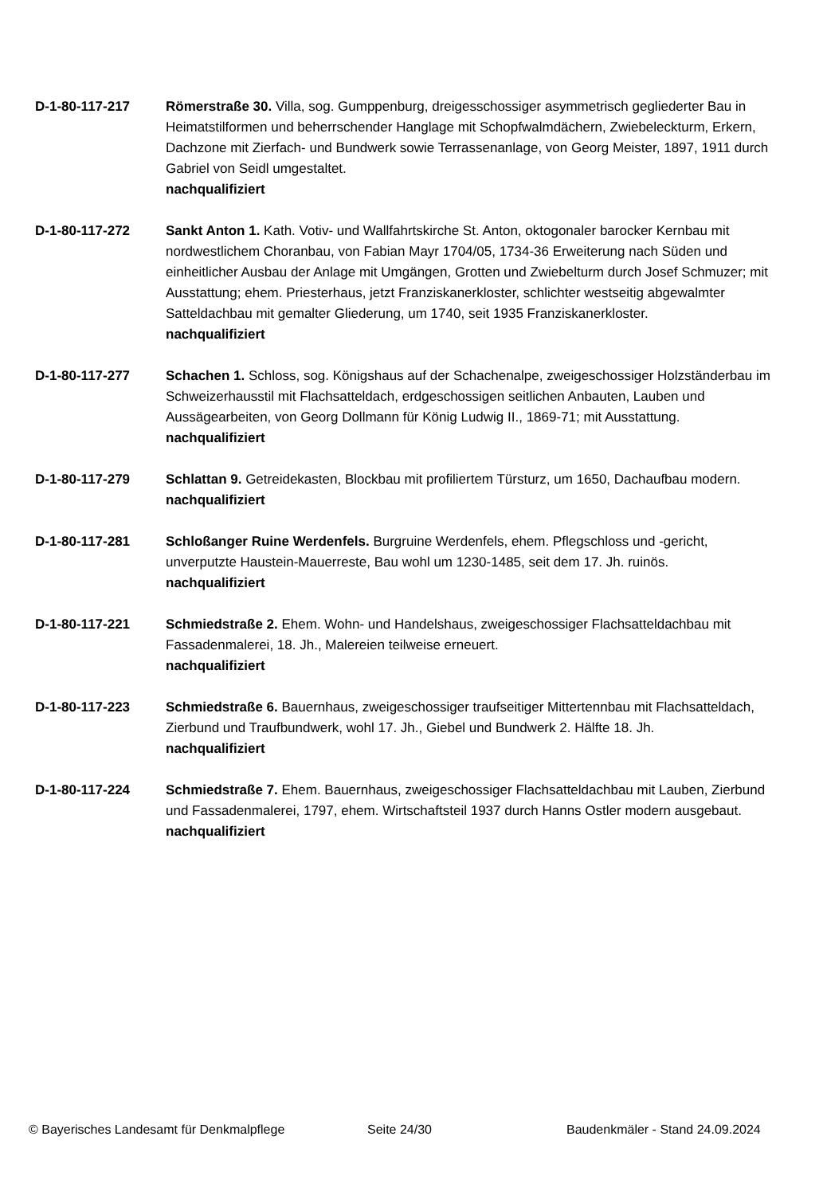D-1-80-117-217 Römerstraße 30. Villa, sog. Gumppenburg, dreigesschossiger asymmetrisch gegliederter Bau in Heimatstilformen und beherrschender Hanglage mit Schopfwalmdächern, Zwiebeleckturm, Erkern, Dachzone mit Zierfach- und Bundwerk sowie Terrassenanlage, von Georg Meister, 1897, 1911 durch Gabriel von Seidl umgestaltet.
nachqualifiziert
D-1-80-117-272 Sankt Anton 1. Kath. Votiv- und Wallfahrtskirche St. Anton, oktogonaler barocker Kernbau mit nordwestlichem Choranbau, von Fabian Mayr 1704/05, 1734-36 Erweiterung nach Süden und einheitlicher Ausbau der Anlage mit Umgängen, Grotten und Zwiebelturm durch Josef Schmuzer; mit Ausstattung; ehem. Priesterhaus, jetzt Franziskanerkloster, schlichter westseitig abgewalmter Satteldachbau mit gemalter Gliederung, um 1740, seit 1935 Franziskanerkloster.
nachqualifiziert
D-1-80-117-277 Schachen 1. Schloss, sog. Königshaus auf der Schachenalpe, zweigeschossiger Holzständerbau im Schweizerhausstil mit Flachsatteldach, erdgeschossigen seitlichen Anbauten, Lauben und Aussägearbeiten, von Georg Dollmann für König Ludwig II., 1869-71; mit Ausstattung.
nachqualifiziert
D-1-80-117-279 Schlattan 9. Getreidekasten, Blockbau mit profiliertem Türsturz, um 1650, Dachaufbau modern.
nachqualifiziert
D-1-80-117-281 Schloßanger Ruine Werdenfels. Burgruine Werdenfels, ehem. Pflegschloss und -gericht, unverputzte Haustein-Mauerreste, Bau wohl um 1230-1485, seit dem 17. Jh. ruinös.
nachqualifiziert
D-1-80-117-221 Schmiedstraße 2. Ehem. Wohn- und Handelshaus, zweigeschossiger Flachsatteldachbau mit Fassadenmalerei, 18. Jh., Malereien teilweise erneuert.
nachqualifiziert
D-1-80-117-223 Schmiedstraße 6. Bauernhaus, zweigeschossiger traufseitiger Mittertennbau mit Flachsatteldach, Zierbund und Traufbundwerk, wohl 17. Jh., Giebel und Bundwerk 2. Hälfte 18. Jh.
nachqualifiziert
D-1-80-117-224 Schmiedstraße 7. Ehem. Bauernhaus, zweigeschossiger Flachsatteldachbau mit Lauben, Zierbund und Fassadenmalerei, 1797, ehem. Wirtschaftsteil 1937 durch Hanns Ostler modern ausgebaut.
nachqualifiziert
© Bayerisches Landesamt für Denkmalpflege Seite 24/30 Baudenkmäler - Stand 24.09.2024